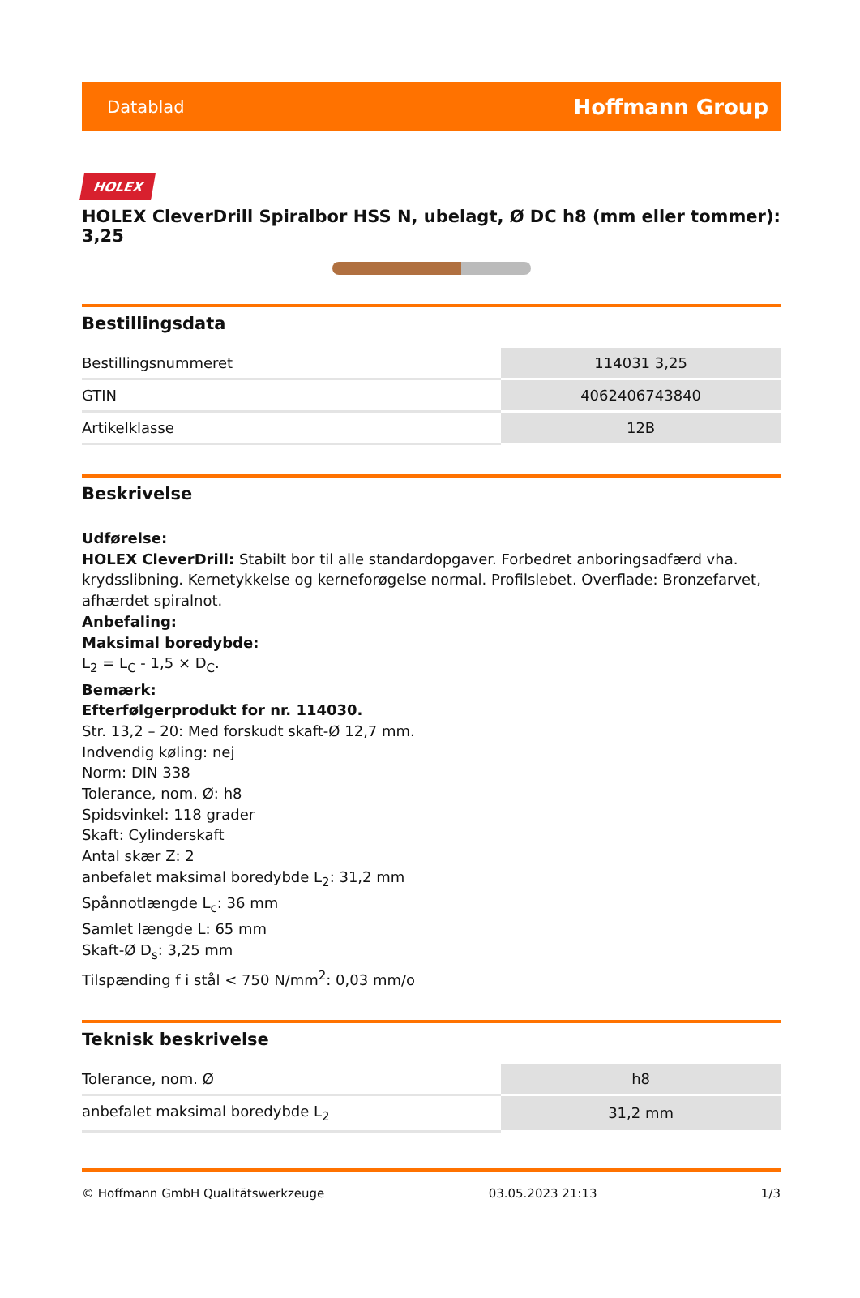Datablad Hoffmann Group
HOLEX
HOLEX CleverDrill Spiralbor HSS N, ubelagt, Ø DC h8 (mm eller tommer): 3,25
Bestillingsdata
| Bestillingsnummeret | 114031 3,25 |
| GTIN | 4062406743840 |
| Artikelklasse | 12B |
Beskrivelse
Udførelse:
HOLEX CleverDrill: Stabilt bor til alle standardopgaver. Forbedret anboringsadfærd vha. krydsslibning. Kernetykkelse og kerneforøgelse normal. Profilslebet. Overflade: Bronzefarvet, afhærdet spiralnot.
Anbefaling:
Maksimal boredybde:
L<sub>2</sub> = L<sub>C</sub> - 1,5 × D<sub>C</sub>.
Bemærk:
Efterfølgerprodukt for nr. 114030.
Str. 13,2 – 20: Med forskudt skaft-Ø 12,7 mm.
Indvendig køling: nej
Norm: DIN 338
Tolerance, nom. Ø: h8
Spidsvinkel: 118 grader
Skaft: Cylinderskaft
Antal skær Z: 2
anbefalet maksimal boredybde L<sub>2</sub>: 31,2 mm
Spånnotlængde L<sub>c</sub>: 36 mm
Samlet længde L: 65 mm
Skaft-Ø D<sub>s</sub>: 3,25 mm
Tilspænding f i stål < 750 N/mm<sup>2</sup>: 0,03 mm/o
Teknisk beskrivelse
| Tolerance, nom. Ø | h8 |
| anbefalet maksimal boredybde L<sub>2</sub> | 31,2 mm |
© Hoffmann GmbH Qualitätswerkzeuge 03.05.2023 21:13 1/3